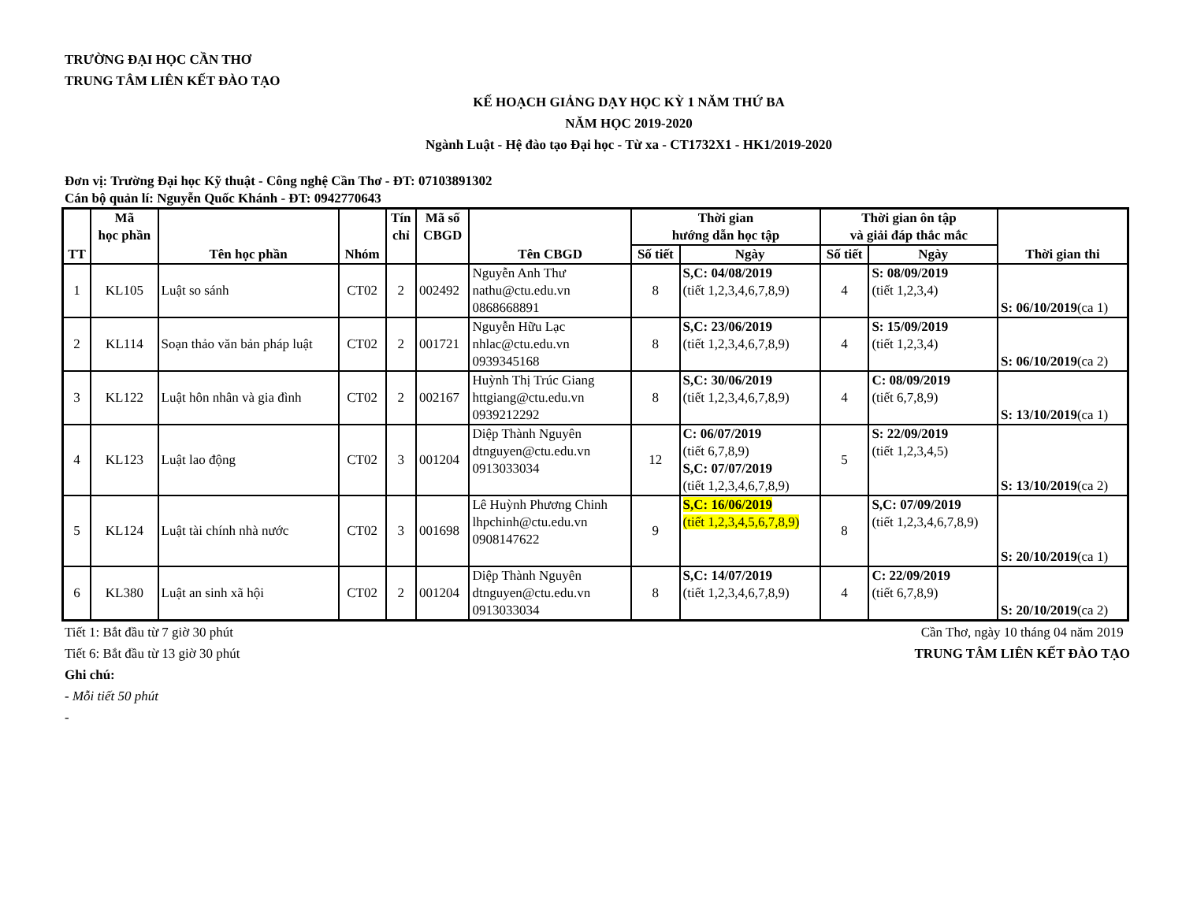TRƯỜNG ĐẠI HỌC CẦN THƠ
TRUNG TÂM LIÊN KẾT ĐÀO TẠO
KẾ HOẠCH GIẢNG DẠY HỌC KỲ 1 NĂM THỨ BA
NĂM HỌC 2019-2020
Ngành Luật - Hệ đào tạo Đại học - Từ xa - CT1732X1 - HK1/2019-2020
Đơn vị: Trường Đại học Kỹ thuật - Công nghệ Cần Thơ - ĐT: 07103891302
Cán bộ quản lí: Nguyễn Quốc Khánh - ĐT: 0942770643
| TT | Mã học phần | Tên học phần | Nhóm | Tín chỉ | Mã số CBGD | Tên CBGD | Thời gian hướng dẫn học tập | | Thời gian ôn tập và giải đáp thắc mắc | | Thời gian thi |
| --- | --- | --- | --- | --- | --- | --- | --- | --- | --- | --- | --- |
| | | | | | | | Số tiết | Ngày | Số tiết | Ngày | |
| 1 | KL105 | Luật so sánh | CT02 | 2 | 002492 | Nguyễn Anh Thư nathu@ctu.edu.vn 0868668891 | 8 | S,C: 04/08/2019 (tiết 1,2,3,4,6,7,8,9) | 4 | S: 08/09/2019 (tiết 1,2,3,4) | S: 06/10/2019 (ca 1) |
| 2 | KL114 | Soạn thảo văn bản pháp luật | CT02 | 2 | 001721 | Nguyễn Hữu Lạc nhlac@ctu.edu.vn 0939345168 | 8 | S,C: 23/06/2019 (tiết 1,2,3,4,6,7,8,9) | 4 | S: 15/09/2019 (tiết 1,2,3,4) | S: 06/10/2019 (ca 2) |
| 3 | KL122 | Luật hôn nhân và gia đình | CT02 | 2 | 002167 | Huỳnh Thị Trúc Giang httgiang@ctu.edu.vn 0939212292 | 8 | S,C: 30/06/2019 (tiết 1,2,3,4,6,7,8,9) | 4 | C: 08/09/2019 (tiết 6,7,8,9) | S: 13/10/2019 (ca 1) |
| 4 | KL123 | Luật lao động | CT02 | 3 | 001204 | Diệp Thành Nguyên dtnguyen@ctu.edu.vn 0913033034 | 12 | C: 06/07/2019 (tiết 6,7,8,9) S,C: 07/07/2019 (tiết 1,2,3,4,6,7,8,9) | 5 | S: 22/09/2019 (tiết 1,2,3,4,5) | S: 13/10/2019 (ca 2) |
| 5 | KL124 | Luật tài chính nhà nước | CT02 | 3 | 001698 | Lê Huỳnh Phương Chinh lhpchinh@ctu.edu.vn 0908147622 | 9 | S,C: 16/06/2019 (tiết 1,2,3,4,5,6,7,8,9) | 8 | S,C: 07/09/2019 (tiết 1,2,3,4,6,7,8,9) | S: 20/10/2019 (ca 1) |
| 6 | KL380 | Luật an sinh xã hội | CT02 | 2 | 001204 | Diệp Thành Nguyên dtnguyen@ctu.edu.vn 0913033034 | 8 | S,C: 14/07/2019 (tiết 1,2,3,4,6,7,8,9) | 4 | C: 22/09/2019 (tiết 6,7,8,9) | S: 20/10/2019 (ca 2) |
Tiết 1: Bắt đầu từ 7 giờ 30 phút
Tiết 6: Bắt đầu từ 13 giờ 30 phút
Cần Thơ, ngày 10 tháng 04 năm 2019
TRUNG TÂM LIÊN KẾT ĐÀO TẠO
Ghi chú:
- Mỗi tiết 50 phút
-